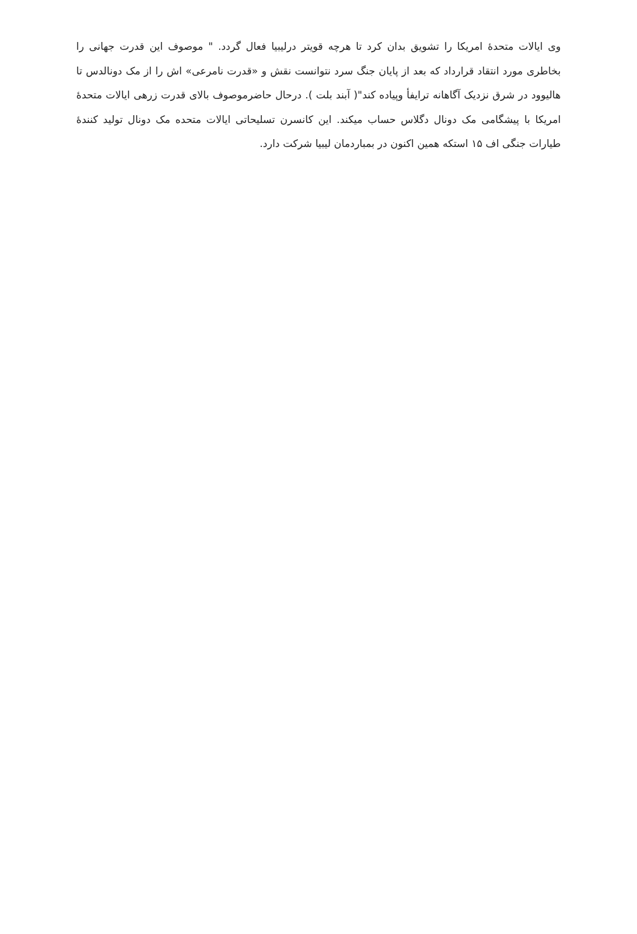وی ایالات متحدهٔ امریکا را تشویق بدان کرد تا هرچه قویتر درلیبیا فعال گردد. " موصوف این قدرت جهانی را بخاطری مورد انتقاد قرارداد که بعد از پایان جنگ سرد نتوانست نقش و «قدرت نامرعی» اش را از مک دونالدس تا هالیوود در شرق نزدیک آگاهانه ترایفأ وپیاده کند"( آبند بلت ). درحال حاضرموصوف بالای قدرت زرهی ایالات متحدهٔ امریکا با پیشگامی مک دونال دگلاس حساب میکند. این کانسرن تسلیحاتی ایالات متحده مک دونال تولید کنندهٔ طیارات جنگی اف ۱۵ استکه همین اکنون در بمباردمان لیبیا شرکت دارد.